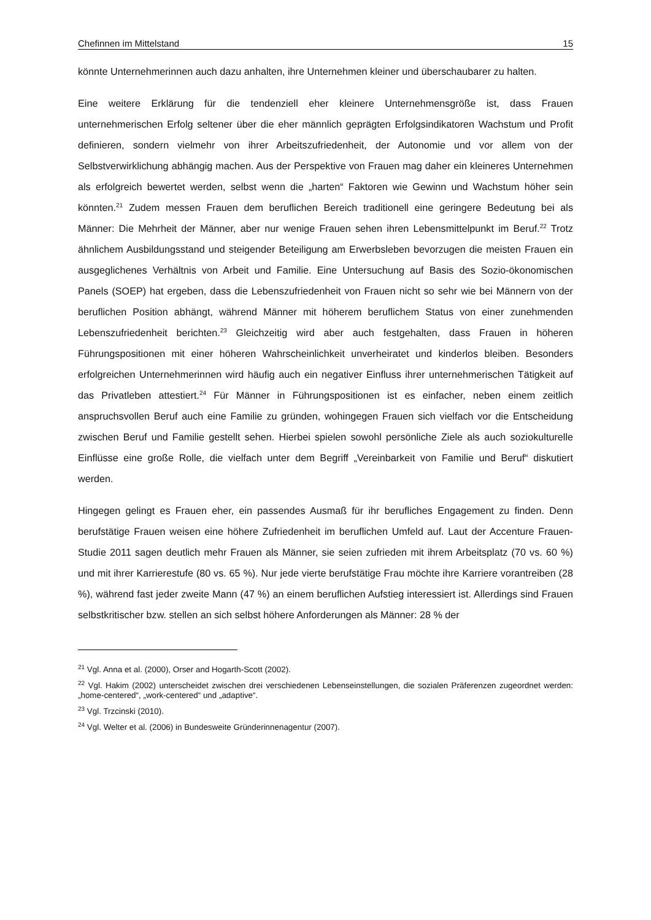Chefinnen im Mittelstand 15
könnte Unternehmerinnen auch dazu anhalten, ihre Unternehmen kleiner und überschaubarer zu halten.
Eine weitere Erklärung für die tendenziell eher kleinere Unternehmensgröße ist, dass Frauen unternehmerischen Erfolg seltener über die eher männlich geprägten Erfolgsindikatoren Wachstum und Profit definieren, sondern vielmehr von ihrer Arbeitszufriedenheit, der Autonomie und vor allem von der Selbstverwirklichung abhängig machen. Aus der Perspektive von Frauen mag daher ein kleineres Unternehmen als erfolgreich bewertet werden, selbst wenn die „harten“ Faktoren wie Gewinn und Wachstum höher sein könnten.<sup>21</sup> Zudem messen Frauen dem beruflichen Bereich traditionell eine geringere Bedeutung bei als Männer: Die Mehrheit der Männer, aber nur wenige Frauen sehen ihren Lebensmittelpunkt im Beruf.<sup>22</sup> Trotz ähnlichem Ausbildungsstand und steigender Beteiligung am Erwerbsleben bevorzugen die meisten Frauen ein ausgeglichenes Verhältnis von Arbeit und Familie. Eine Untersuchung auf Basis des Sozio-ökonomischen Panels (SOEP) hat ergeben, dass die Lebenszufriedenheit von Frauen nicht so sehr wie bei Männern von der beruflichen Position abhängt, während Männer mit höherem beruflichem Status von einer zunehmenden Lebenszufriedenheit berichten.<sup>23</sup> Gleichzeitig wird aber auch festgehalten, dass Frauen in höheren Führungspositionen mit einer höheren Wahrscheinlichkeit unverheiratet und kinderlos bleiben. Besonders erfolgreichen Unternehmerinnen wird häufig auch ein negativer Einfluss ihrer unternehmerischen Tätigkeit auf das Privatleben attestiert.<sup>24</sup> Für Männer in Führungspositionen ist es einfacher, neben einem zeitlich anspruchsvollen Beruf auch eine Familie zu gründen, wohingegen Frauen sich vielfach vor die Entscheidung zwischen Beruf und Familie gestellt sehen. Hierbei spielen sowohl persönliche Ziele als auch soziokulturelle Einflüsse eine große Rolle, die vielfach unter dem Begriff „Vereinbarkeit von Familie und Beruf“ diskutiert werden.
Hingegen gelingt es Frauen eher, ein passendes Ausmaß für ihr berufliches Engagement zu finden. Denn berufstätige Frauen weisen eine höhere Zufriedenheit im beruflichen Umfeld auf. Laut der Accenture Frauen-Studie 2011 sagen deutlich mehr Frauen als Männer, sie seien zufrieden mit ihrem Arbeitsplatz (70 vs. 60 %) und mit ihrer Karrierestufe (80 vs. 65 %). Nur jede vierte berufstätige Frau möchte ihre Karriere vorantreiben (28 %), während fast jeder zweite Mann (47 %) an einem beruflichen Aufstieg interessiert ist. Allerdings sind Frauen selbstkritischer bzw. stellen an sich selbst höhere Anforderungen als Männer: 28 % der
<sup>21</sup> Vgl. Anna et al. (2000), Orser and Hogarth-Scott (2002).
<sup>22</sup> Vgl. Hakim (2002) unterscheidet zwischen drei verschiedenen Lebenseinstellungen, die sozialen Präferenzen zugeordnet werden: „home-centered“, „work-centered“ und „adaptive“.
<sup>23</sup> Vgl. Trzcinski (2010).
<sup>24</sup> Vgl. Welter et al. (2006) in Bundesweite Gründerinnenagentur (2007).